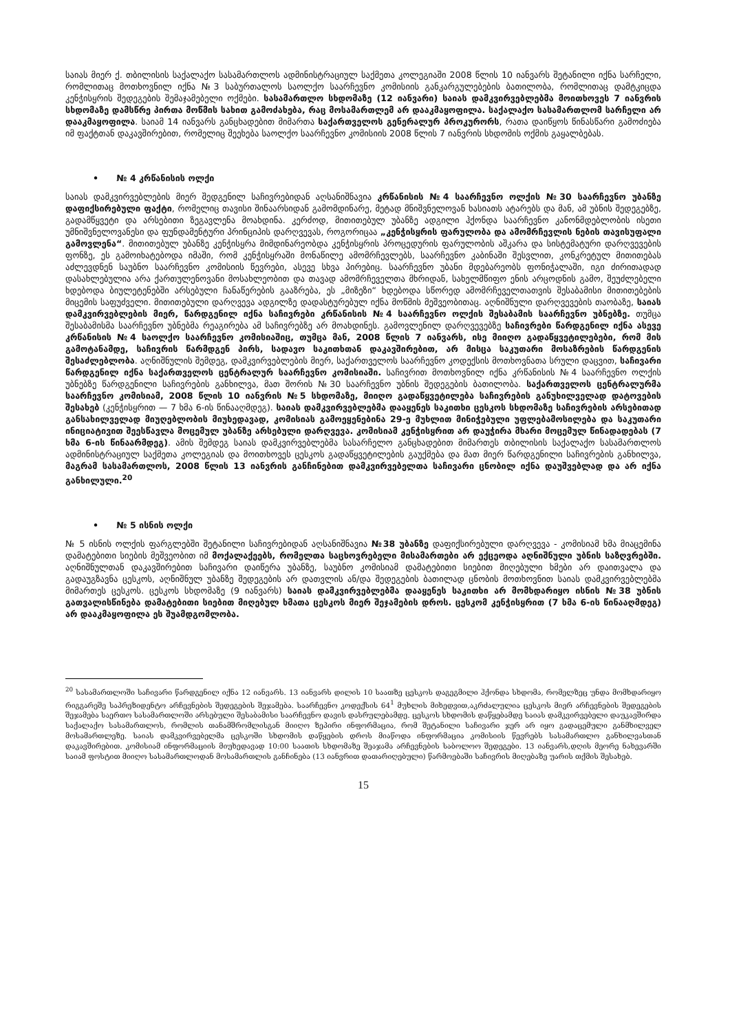საიას მიერ ქ. თბილისის საქალაქო სასამართლოს ადმინისტრაციულ საქმეთა კოლეგიაში 2008 წლის 10 იანვარს შეტანილი იქნა სარჩელი, რომლითაც მოთხოვნილ იქნა №3 საბურთალოს საოლქო საარჩევნო კომისიის განკარგულებების ბათილობა, რომლითაც დამტკიცდა კენჭისყრის შედეგების შემაჯამებელი ოქმები. სასამართლო სხდომაზე (12 იანვარი) საიას დამკვირვებლებმა მოითხოვეს 7 იანვრის სხდომაზე დამსწრე პირთა მოწმის სახით გამოძახება, რაც მოსამართლემ არ დააკმაყოფილა. საქალაქო სასამართლომ სარჩელი არ დააკმაყოფილა. საიამ 14 იანვარს განცხადებით მიმართა საქართველოს გენერალურ პროკურორს, რათა დაიწყოს წინასწარი გამოძიება იმ ფაქტთან დაკავშირებით, რომელიც შეეხება საოლქო საარჩევნო კომისიის 2008 წლის 7 იანვრის სხდომის ოქმის გაყალბებას.
• № 4 კრწანისის ოლქი
საიას დამკვირვებლების მიერ შედგენილ საჩივრებიდან აღსანიშნავია კრწანისის №4 საარჩევნო ოლქის №30 საარჩევნო უბანზე დაფიქსირებული ფაქტი, რომელიც თავისი შინაარსიდან გამომდინარე, მეტად მნიშვნელოვან ხასიათს ატარებს და მან, ამ უბნის შედეგებზე, გადამწყვეტი და არსებითი ზეგავლენა მოახდინა. კერძოდ, მითითებულ უბანზე ადგილი ჰქონდა საარჩევნო კანონმდებლობის ისეთი უმნიშვნელოვანესი და ფუნდამენტური პრინციპის დარღვევას, როგორიცაა „კენჭისყრის ფარულობა და ამომრჩევლის ნების თავისუფალი გამოვლენა“. მითითებულ უბანზე კენჭისყრა მიმდინარეობდა კენჭისყრის პროცედურის ფარულობის აშკარა და სისტემატური დარღვევების ფონზე, ეს გამოიხატებოდა იმაში, რომ კენჭისყრაში მონაწილე ამომრჩევლებს, საარჩევნო კაბინაში შესვლით, კონკრეტულ მითითებას აძლევდნენ საუბნო საარჩევნო კომისიის წევრები, ასევე სხვა პირებიც. საარჩევნო უბანი მდებარეობს ფონიჭალაში, იგი ძირითადად დასახლებულია არა ქართულენოვანი მოსახლეობით და თავად ამომრჩეველთა მხრიდან, სახელმწიფო ენის არცოდნის გამო, შეუძლებელი ხდებოდა ბიულეტენებში არსებული ჩანაწერების გააზრება, ეს „მიზეზი“ ხდებოდა სწორედ ამომრჩეველთათვის შესაბამისი მითითებების მიცემის საფუძველი. მითითებული დარღვევა ადგილზე დადასტურებულ იქნა მოწმის მეშვეობითაც. აღნიშნული დარღვევების თაობაზე, საიას დამკვირვებლების მიერ, წარდგენილ იქნა საჩივრები კრწანისის №4 საარჩევნო ოლქის შესაბამის საარჩევნო უბნებზე. თუმცა შესაბამისმა საარჩევნო უბნებმა რეაგირება ამ საჩივრებზე არ მოახდინეს. გამოვლენილ დარღვევებზე საჩივრები წარდგენილ იქნა ასევე კრწანისის №4 საოლქო საარჩევნო კომისიაშიც, თუმცა მან, 2008 წლის 7 იანვარს, ისე მიიღო გადაწყვეტილებები, რომ მის გამოტანამდე, საჩივრის წარმდგენ პირს, სადავო საკითხთან დაკავშირებით, არ მისცა საკუთარი მოსაზრების წარდგენის შესაძლებლობა. აღნიშნულის შემდეგ, დამკვირვებლების მიერ, საქართველოს საარჩევნო კოდექსის მოთხოვნათა სრული დაცვით, საჩივარი წარდგენილ იქნა საქართველოს ცენტრალურ საარჩევნო კომისიაში. საჩივრით მოთხოვნილ იქნა კრწანისის №4 საარჩევნო ოლქის უბნებზე წარდგენილი საჩივრების განხილვა, მათ შორის №30 საარჩევნო უბნის შედეგების ბათილობა. საქართველოს ცენტრალურმა საარჩევნო კომისიამ, 2008 წლის 10 იანვრის №5 სხდომაზე, მიიღო გადაწყვეტილება საჩივრების განუხილველად დატოვების შესახებ (კენჭისყრით — 7 ხმა 6-ის წინააღმდეგ). საიას დამკვირვებლებმა დააყენეს საკითხი ცესკოს სხდომაზე საჩივრების არსებითად განსახილველად მიუღებლობის მიუხედავად, კომისიას გამოეყენებინა 29-ე მუხლით მინიჭებული უფლებამოსილება და საკუთარი ინიციატივით შეესწავლა მოცემულ უბანზე არსებული დარღვევა. კომისიამ კენჭისყრით არ დაუჭირა მხარი მოცემულ წინადადებას (7 ხმა 6-ის წინაარმდეგ). ამის შემდეგ საიას დამკვირვებლებმა სასარჩელო განცხადებით მიმართეს თბილისის საქალაქო სასამართლოს ადმინისტრაციულ საქმეთა კოლეგიას და მოითხოვეს ცესკოს გადაწყვეტილების გაუქმება და მათ მიერ წარდგენილი საჩივრების განხილვა, მაგრამ სასამართლოს, 2008 წლის 13 იანვრის განჩინებით დამკვირვებელთა საჩივარი ცნობილ იქნა დაუშვებლად და არ იქნა განხილული.<sup>20</sup>
• № 5 ისნის ოლქი
№ 5 ისნის ოლქის ფარგლებში შეტანილი საჩივრებიდან აღსანიშნავია №38 უბანზე დაფიქსირებული დარღვევა - კომისიამ ხმა მიაცემინა დამატებითი სიების მეშვეობით იმ მოქალაქეებს, რომელთა საცხოვრებელი მისამართები არ ექცეოდა აღნიშნული უბნის საზღვრებში. აღნიშნულთან დაკავშირებით საჩივარი დაიწერა უბანზე, საუბნო კომისიამ დამატებითი სიებით მიღებული ხმები არ დაითვალა და გადაუგზავნა ცესკოს, აღნიშნულ უბანზე შედეგების არ დათვლის ან/და შედეგების ბათილად ცნობის მოთხოვნით საიას დამკვირვებლებმა მიმართეს ცესკოს. ცესკოს სხდომაზე (9 იანვარს) საიას დამკვირვებლებმა დააყენეს საკითხი არ მომხდარიყო ისნის №38 უბნის გათვალისწინება დამატებითი სიებით მიღებულ ხმათა ცესკოს მიერ შეჯამების დროს. ცესკომ კენჭისყრით (7 ხმა 6-ის წინააღმდეგ) არ დააკმაყოფილა ეს შუამდგომლობა.
<sup>20</sup> სასამართლოში საჩივარი წარდგენილ იქნა 12 იანვარს. 13 იანვარს დილის 10 საათზე ცესკოს დაგეგმილი ჰქონდა სხდომა, რომელზეც უნდა მომხდარიყო რიგგარეშე საპრეზიდენტო არჩევნების შედეგების შეჯამება. საარჩევნო კოდექსის 64<sup>1</sup> მუხლის მიხედვით,აკრძალულია ცესკოს მიერ არჩევნების შედეგების შეჯამება საერთო სასამართლოში არსებული შესაბამისი საარჩევნო დავის დასრულებამდე. ცესკოს სხდომის დაწყებამდე საიას დამკვირვებელი დაუკავშირდა საქალაქო სასამართლოს, რომლის თანამშრომლისგან მიიღო ზეპირი ინფორმაცია, რომ შეტანილი საჩივარი ჯერ არ იყო გადაცემული განმხილველ მოსამართლეზე. საიას დამკვირვებელმა ცესკოში სხდომის დაწყების დროს მიაწოდა ინფორმაცია კომისიის წევრებს სასამართლო განხილვასთან დაკავშირებით. კომისიამ ინფორმაციის მიუხედავად 10:00 საათის სხდომაზე შეაჯამა არჩევნების საბოლოო შედეგები. 13 იანვარს,დღის მეორე ნახევარში საიამ ფოსტით მიიღო სასამართლოდან მოსამართლის განჩინება (13 იანვრით დათარიღებული) წარმოებაში საჩივრის მიღებაზე უარის თქმის შესახებ.
15